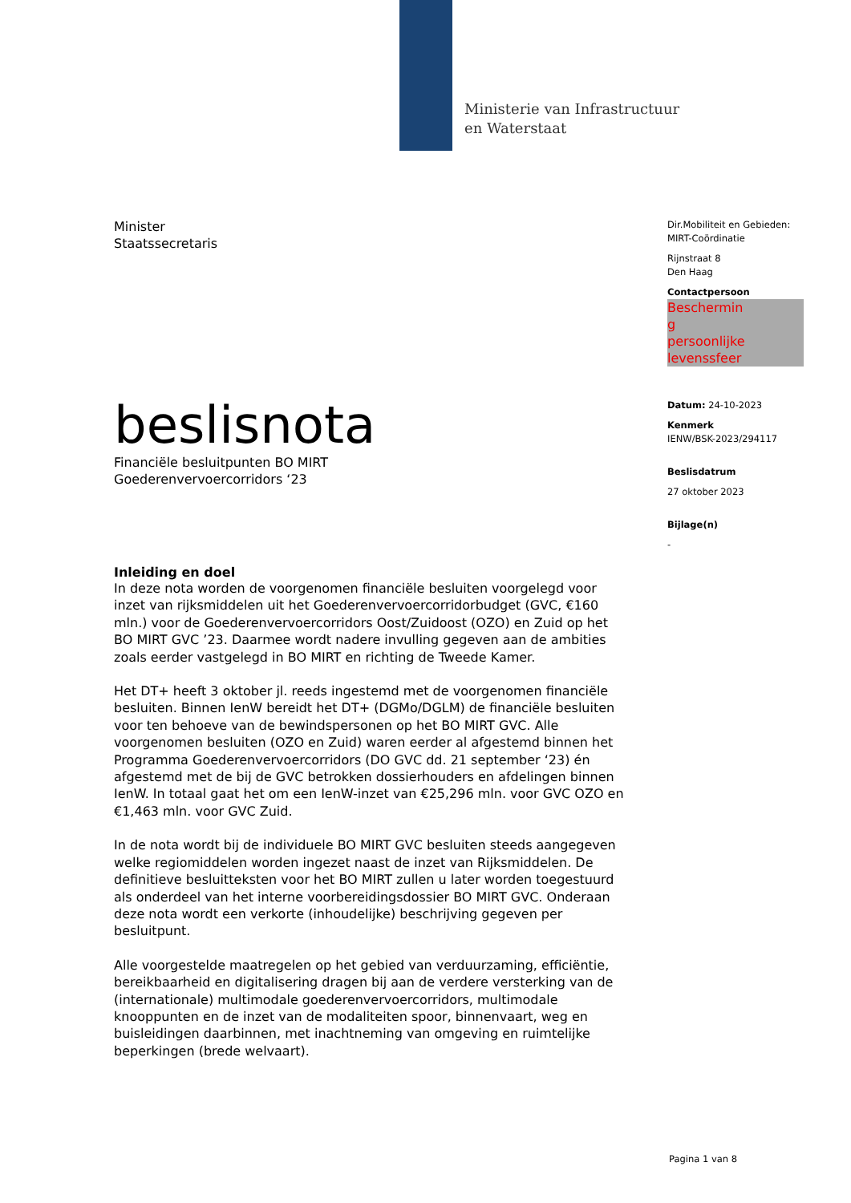Ministerie van Infrastructuur
en Waterstaat
Minister
Staatssecretaris
beslisnota
Financiële besluitpunten BO MIRT
Goederenvervoercorridors ‘23
Inleiding en doel
In deze nota worden de voorgenomen financiële besluiten voorgelegd voor inzet van rijksmiddelen uit het Goederenvervoercorridorbudget (GVC, €160 mln.) voor de Goederenvervoercorridors Oost/Zuidoost (OZO) en Zuid op het BO MIRT GVC ’23. Daarmee wordt nadere invulling gegeven aan de ambities zoals eerder vastgelegd in BO MIRT en richting de Tweede Kamer.
Het DT+ heeft 3 oktober jl. reeds ingestemd met de voorgenomen financiële besluiten. Binnen IenW bereidt het DT+ (DGMo/DGLM) de financiële besluiten voor ten behoeve van de bewindspersonen op het BO MIRT GVC. Alle voorgenomen besluiten (OZO en Zuid) waren eerder al afgestemd binnen het Programma Goederenvervoercorridors (DO GVC dd. 21 september ‘23) én afgestemd met de bij de GVC betrokken dossierhouders en afdelingen binnen IenW. In totaal gaat het om een IenW-inzet van €25,296 mln. voor GVC OZO en €1,463 mln. voor GVC Zuid.
In de nota wordt bij de individuele BO MIRT GVC besluiten steeds aangegeven welke regiomiddelen worden ingezet naast de inzet van Rijksmiddelen. De definitieve besluitteksten voor het BO MIRT zullen u later worden toegestuurd als onderdeel van het interne voorbereidingsdossier BO MIRT GVC. Onderaan deze nota wordt een verkorte (inhoudelijke) beschrijving gegeven per besluitpunt.
Alle voorgestelde maatregelen op het gebied van verduurzaming, efficiëntie, bereikbaarheid en digitalisering dragen bij aan de verdere versterking van de (internationale) multimodale goederenvervoercorridors, multimodale knooppunten en de inzet van de modaliteiten spoor, binnenvaart, weg en buisleidingen daarbinnen, met inachtneming van omgeving en ruimtelijke beperkingen (brede welvaart).
Dir.Mobiliteit en Gebieden:
MIRT-Coördinatie
Rijnstraat 8
Den Haag
Contactpersoon
Beschermin
g
persoonlijke
levenssfeer
Datum: 24-10-2023
Kenmerk
IENW/BSK-2023/294117
Beslisdatrum
27 oktober 2023
Bijlage(n)
-
Pagina 1 van 8